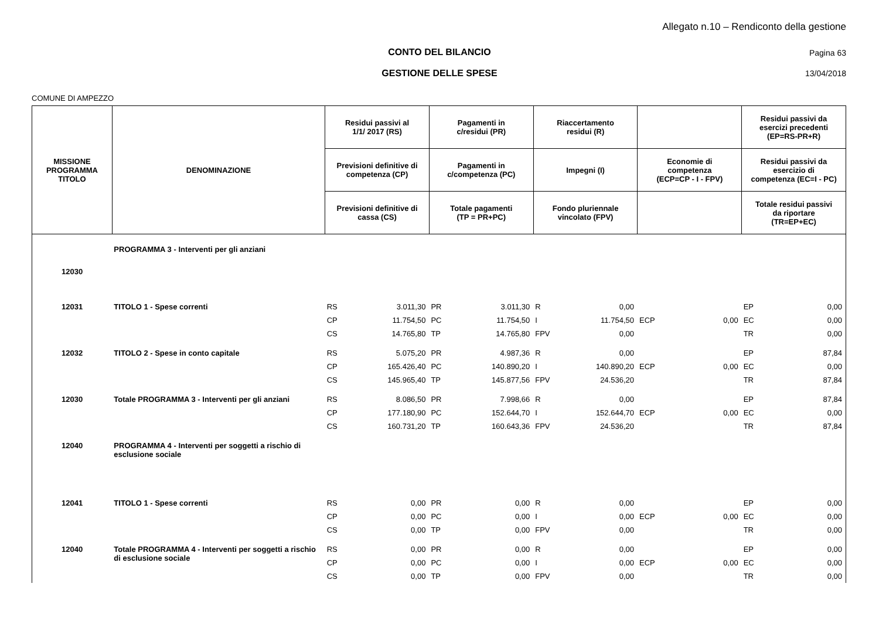Allegato n.10 – Rendiconto della gestione
CONTO DEL BILANCIO Pagina 63
GESTIONE DELLE SPESE 13/04/2018
COMUNE DI AMPEZZO
| MISSIONE PROGRAMMA TITOLO | DENOMINAZIONE | Residui passivi al 1/1/ 2017 (RS) | | Pagamenti in c/residui (PR) | | Riaccertamento residui (R) | | | | Residui passivi da esercizi precedenti (EP=RS-PR+R) | |
| --- | --- | --- | --- | --- | --- | --- | --- | --- | --- | --- | --- |
| | | Previsioni definitive di competenza (CP) | | Pagamenti in c/competenza (PC) | | Impegni (I) | | Economie di competenza (ECP=CP - I - FPV) | | Residui passivi da esercizio di competenza (EC=I - PC) | |
| | | Previsioni definitive di cassa (CS) | | Totale pagamenti (TP = PR+PC) | | Fondo pluriennale vincolato (FPV) | | | | Totale residui passivi da riportare (TR=EP+EC) | |
| 12030 | PROGRAMMA 3 - Interventi per gli anziani | | | | | | | | | | |
| 12031 | TITOLO 1 - Spese correnti | RS | 3.011,30 | PR | 3.011,30 | R | 0,00 | | | EP | 0,00 |
| | | CP | 11.754,50 | PC | 11.754,50 | I | 11.754,50 | ECP | 0,00 | EC | 0,00 |
| | | CS | 14.765,80 | TP | 14.765,80 | FPV | 0,00 | | | TR | 0,00 |
| 12032 | TITOLO 2 - Spese in conto capitale | RS | 5.075,20 | PR | 4.987,36 | R | 0,00 | | | EP | 87,84 |
| | | CP | 165.426,40 | PC | 140.890,20 | I | 140.890,20 | ECP | 0,00 | EC | 0,00 |
| | | CS | 145.965,40 | TP | 145.877,56 | FPV | 24.536,20 | | | TR | 87,84 |
| 12030 | Totale PROGRAMMA 3 - Interventi per gli anziani | RS | 8.086,50 | PR | 7.998,66 | R | 0,00 | | | EP | 87,84 |
| | | CP | 177.180,90 | PC | 152.644,70 | I | 152.644,70 | ECP | 0,00 | EC | 0,00 |
| | | CS | 160.731,20 | TP | 160.643,36 | FPV | 24.536,20 | | | TR | 87,84 |
| 12040 | PROGRAMMA 4 - Interventi per soggetti a rischio di esclusione sociale | | | | | | | | | | |
| 12041 | TITOLO 1 - Spese correnti | RS | 0,00 | PR | 0,00 | R | 0,00 | | | EP | 0,00 |
| | | CP | 0,00 | PC | 0,00 | I | 0,00 | ECP | 0,00 | EC | 0,00 |
| | | CS | 0,00 | TP | 0,00 | FPV | 0,00 | | | TR | 0,00 |
| 12040 | Totale PROGRAMMA 4 - Interventi per soggetti a rischio di esclusione sociale | RS | 0,00 | PR | 0,00 | R | 0,00 | | | EP | 0,00 |
| | | CP | 0,00 | PC | 0,00 | I | 0,00 | ECP | 0,00 | EC | 0,00 |
| | | CS | 0,00 | TP | 0,00 | FPV | 0,00 | | | TR | 0,00 |